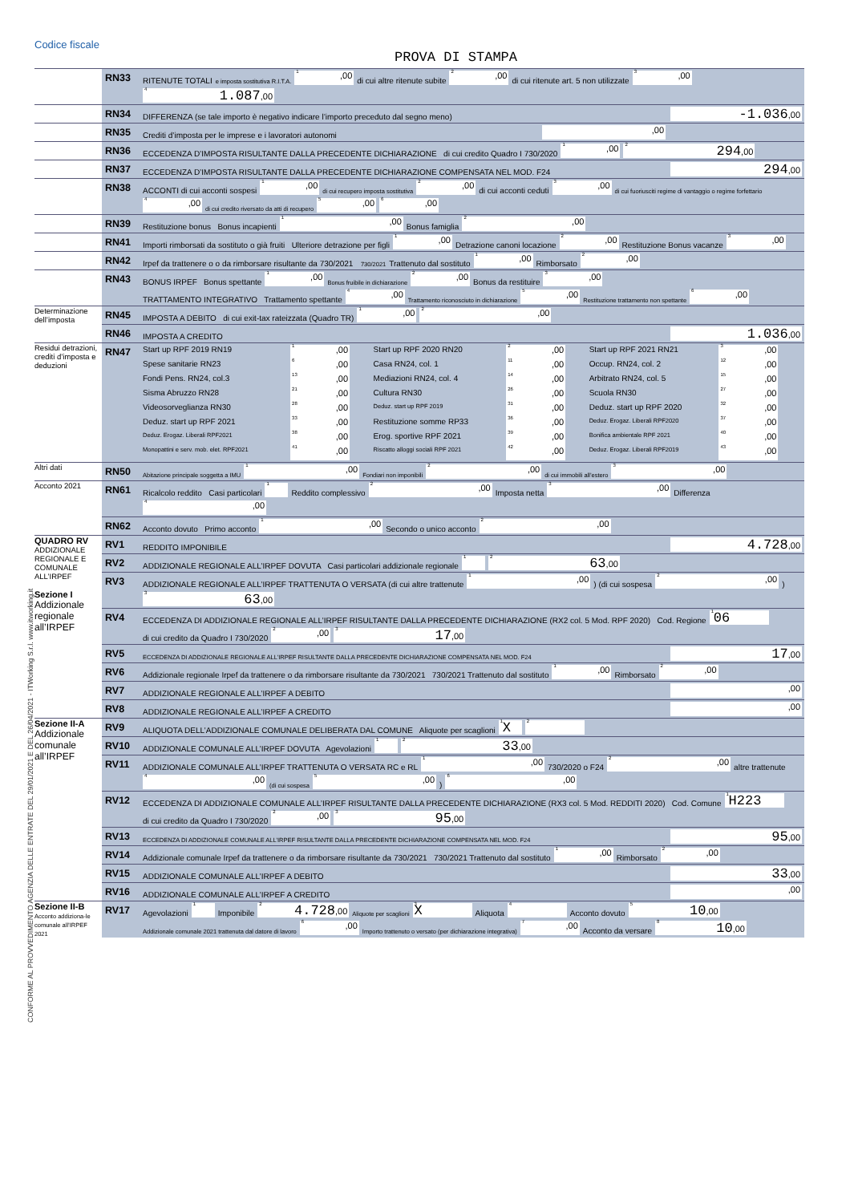Codice fiscale
PROVA DI STAMPA
CONFORME AL PROVVEDIMENTO AGENZIA DELLE ENTRATE DEL 29/01/2021 E DEL 26/04/2021 - ITWorking S.r.l. www.itworking.it
| | RN33 | RITENUTE TOTALI e imposta sostitutiva R.I.T.A. <sup>1</sup>,00 di cui altre ritenute subite <sup>2</sup>,00 di cui ritenute art. 5 non utilizzate <sup>3</sup>,00 <sup>4</sup> 1.087 ,00 |
| | RN34 | DIFFERENZA (se tale importo è negativo indicare l’importo preceduto dal segno meno) -1.036 ,00 |
| | RN35 | Crediti d’imposta per le imprese e i lavoratori autonomi ,00 |
| | RN36 | ECCEDENZA D’IMPOSTA RISULTANTE DALLA PRECEDENTE DICHIARAZIONE di cui credito Quadro I 730/2020 <sup>1</sup>,00 <sup>2</sup> 294 ,00 |
| | RN37 | ECCEDENZA D’IMPOSTA RISULTANTE DALLA PRECEDENTE DICHIARAZIONE COMPENSATA NEL MOD. F24 294 ,00 |
| | RN38 | ACCONTI di cui acconti sospesi <sup>1</sup>,00 di cui recupero imposta sostitutiva <sup>2</sup>,00 di cui acconti ceduti <sup>3</sup>,00 di cui fuoriusciti regime di vantaggio o regime forfettario <sup>4</sup>,00 di cui credito riversato da atti di recupero <sup>5</sup>,00 <sup>6</sup>,00 |
| | RN39 | Restituzione bonus Bonus incapienti <sup>1</sup>,00 Bonus famiglia <sup>2</sup>,00 |
| | RN41 | Importi rimborsati da sostituto o già fruiti Ulteriore detrazione per figli <sup>1</sup>,00 Detrazione canoni locazione <sup>2</sup>,00 Restituzione Bonus vacanze <sup>3</sup>,00 |
| | RN42 | Irpef da trattenere o o da rimborsare risultante da 730/2021 730/2021 Trattenuto dal sostituto <sup>1</sup>,00 Rimborsato <sup>2</sup>,00 |
| | RN43 | BONUS IRPEF Bonus spettante <sup>1</sup>,00 Bonus fruibile in dichiarazione <sup>2</sup>,00 Bonus da restituire <sup>3</sup>,00 TRATTAMENTO INTEGRATIVO Trattamento spettante <sup>4</sup>,00 Trattamento riconosciuto in dichiarazione <sup>5</sup>,00 Restituzione trattamento non spettante <sup>6</sup>,00 |
| Determinazione dell’imposta | RN45 | IMPOSTA A DEBITO di cui exit-tax rateizzata (Quadro TR) <sup>1</sup>,00 <sup>2</sup>,00 |
| | RN46 | IMPOSTA A CREDITO 1.036 ,00 |
| Residui detrazioni, crediti d’imposta e deduzioni | RN47 | / Start up RPF 2019 RN19 / <sup>1</sup>,00 / Start up RPF 2020 RN20 / <sup>2</sup>,00 / Start up RPF 2021 RN21 / <sup>3</sup>,00 / / Spese sanitarie RN23 / <sup>6</sup>,00 / Casa RN24, col. 1 / <sup>11</sup>,00 / Occup. RN24, col. 2 / <sup>12</sup>,00 / / Fondi Pens. RN24, col.3 / <sup>13</sup>,00 / Mediazioni RN24, col. 4 / <sup>14</sup>,00 / Arbitrato RN24, col. 5 / <sup>15</sup>,00 / / Sisma Abruzzo RN28 / <sup>21</sup>,00 / Cultura RN30 / <sup>26</sup>,00 / Scuola RN30 / <sup>27</sup>,00 / / Videosorveglianza RN30 / <sup>28</sup>,00 / Deduz. start up RPF 2019 / <sup>31</sup>,00 / Deduz. start up RPF 2020 / <sup>32</sup>,00 / / Deduz. start up RPF 2021 / <sup>33</sup>,00 / Restituzione somme RP33 / <sup>36</sup>,00 / Deduz. Erogaz. Liberali RPF2020 / <sup>37</sup>,00 / / Deduz. Erogaz. Liberali RPF2021 / <sup>38</sup>,00 / Erog. sportive RPF 2021 / <sup>39</sup>,00 / Bonifica ambientale RPF 2021 / <sup>40</sup>,00 / / Monopattini e serv. mob. elet. RPF2021 / <sup>41</sup>,00 / Riscatto alloggi sociali RPF 2021 / <sup>42</sup>,00 / Deduz. Erogaz. Liberali RPF2019 / <sup>43</sup>,00 / |
| Altri dati | RN50 | Abitazione principale soggetta a IMU <sup>1</sup>,00 Fondiari non imponibili <sup>2</sup>,00 di cui immobili all’estero <sup>3</sup>,00 |
| Acconto 2021 | RN61 | Ricalcolo reddito Casi particolari <sup>1</sup> Reddito complessivo <sup>2</sup>,00 Imposta netta <sup>3</sup>,00 Differenza <sup>4</sup>,00 |
| | RN62 | Acconto dovuto Primo acconto <sup>1</sup>,00 Secondo o unico acconto <sup>2</sup>,00 |
| QUADRO RV ADDIZIONALE REGIONALE E COMUNALE ALL’IRPEF Sezione I Addizionale regionale all’IRPEF | RV1 | REDDITO IMPONIBILE 4.728 ,00 |
| | RV2 | ADDIZIONALE REGIONALE ALL’IRPEF DOVUTA Casi particolari addizionale regionale <sup>1</sup> <sup>2</sup> 63 ,00 |
| | RV3 | ADDIZIONALE REGIONALE ALL’IRPEF TRATTENUTA O VERSATA (di cui altre trattenute <sup>1</sup>,00 ) (di cui sospesa <sup>2</sup>,00 ) <sup>3</sup> 63 ,00 |
| | RV4 | ECCEDENZA DI ADDIZIONALE REGIONALE ALL’IRPEF RISULTANTE DALLA PRECEDENTE DICHIARAZIONE (RX2 col. 5 Mod. RPF 2020) Cod. Regione <sup>1</sup> 06 di cui credito da Quadro I 730/2020 <sup>2</sup>,00 <sup>3</sup> 17 ,00 |
| | RV5 | ECCEDENZA DI ADDIZIONALE REGIONALE ALL’IRPEF RISULTANTE DALLA PRECEDENTE DICHIARAZIONE COMPENSATA NEL MOD. F24 17 ,00 |
| | RV6 | Addizionale regionale Irpef da trattenere o da rimborsare risultante da 730/2021 730/2021 Trattenuto dal sostituto <sup>1</sup>,00 Rimborsato <sup>2</sup>,00 |
| | RV7 | ADDIZIONALE REGIONALE ALL’IRPEF A DEBITO ,00 |
| | RV8 | ADDIZIONALE REGIONALE ALL’IRPEF A CREDITO ,00 |
| Sezione II-A Addizionale comunale all’IRPEF | RV9 | ALIQUOTA DELL’ADDIZIONALE COMUNALE DELIBERATA DAL COMUNE Aliquote per scaglioni <sup>1</sup> X <sup>2</sup> |
| | RV10 | ADDIZIONALE COMUNALE ALL’IRPEF DOVUTA Agevolazioni <sup>1</sup> <sup>2</sup> 33 ,00 |
| | RV11 | ADDIZIONALE COMUNALE ALL’IRPEF TRATTENUTA O VERSATA RC e RL <sup>1</sup>,00 730/2020 o F24 <sup>2</sup>,00 altre trattenute <sup>4</sup>,00 (di cui sospesa <sup>5</sup>,00 ) <sup>6</sup>,00 |
| | RV12 | ECCEDENZA DI ADDIZIONALE COMUNALE ALL’IRPEF RISULTANTE DALLA PRECEDENTE DICHIARAZIONE (RX3 col. 5 Mod. REDDITI 2020) Cod. Comune <sup>1</sup> H223 di cui credito da Quadro I 730/2020 <sup>2</sup>,00 <sup>3</sup> 95 ,00 |
| | RV13 | ECCEDENZA DI ADDIZIONALE COMUNALE ALL’IRPEF RISULTANTE DALLA PRECEDENTE DICHIARAZIONE COMPENSATA NEL MOD. F24 95 ,00 |
| | RV14 | Addizionale comunale Irpef da trattenere o da rimborsare risultante da 730/2021 730/2021 Trattenuto dal sostituto <sup>1</sup>,00 Rimborsato <sup>2</sup>,00 |
| | RV15 | ADDIZIONALE COMUNALE ALL’IRPEF A DEBITO 33 ,00 |
| | RV16 | ADDIZIONALE COMUNALE ALL’IRPEF A CREDITO ,00 |
| Sezione II-B Acconto addiziona-le comunale all’IRPEF 2021 | RV17 | Agevolazioni <sup>1</sup> Imponibile <sup>2</sup> 4.728 ,00 Aliquote per scaglioni <sup>3</sup> X Aliquota <sup>4</sup> Acconto dovuto <sup>5</sup> 10 ,00 Addizionale comunale 2021 trattenuta dal datore di lavoro <sup>6</sup>,00 Importo trattenuto o versato (per dichiarazione integrativa) <sup>7</sup>,00 Acconto da versare <sup>8</sup> 10 ,00 |